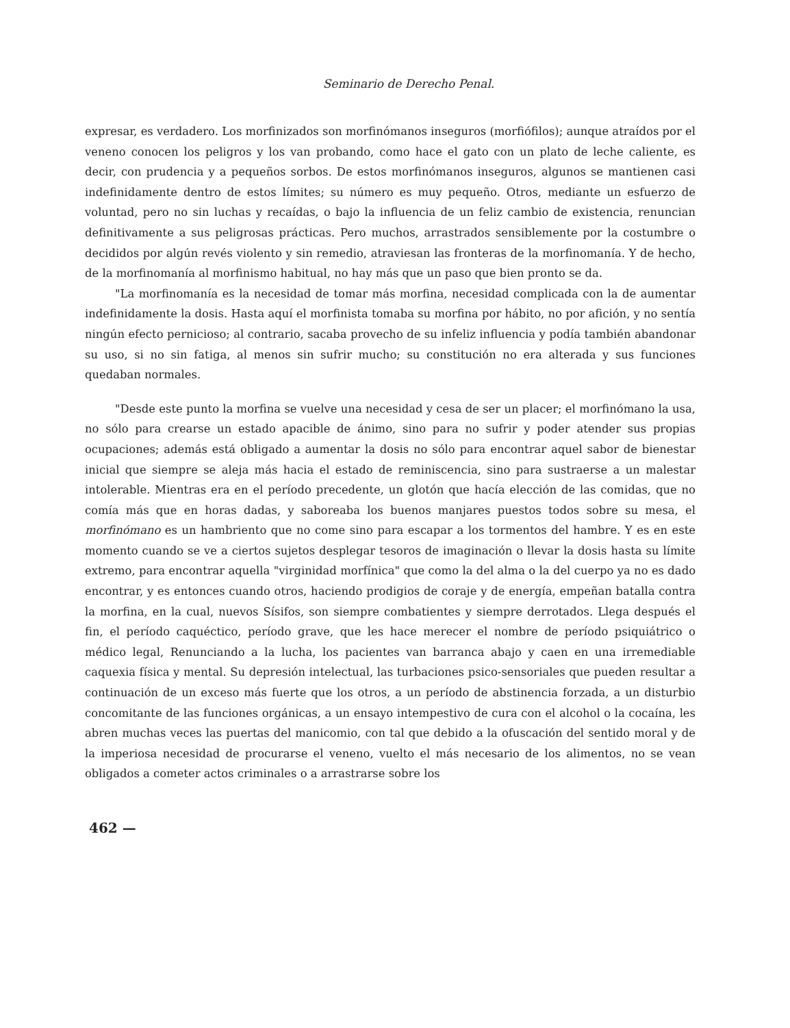Seminario de Derecho Penal.
expresar, es verdadero. Los morfinizados son morfinómanos inseguros (morfiófilos); aunque atraídos por el veneno conocen los peligros y los van probando, como hace el gato con un plato de leche caliente, es decir, con prudencia y a pequeños sorbos. De estos morfinómanos inseguros, algunos se mantienen casi indefinidamente dentro de estos límites; su número es muy pequeño. Otros, mediante un esfuerzo de voluntad, pero no sin luchas y recaídas, o bajo la influencia de un feliz cambio de existencia, renuncian definitivamente a sus peligrosas prácticas. Pero muchos, arrastrados sensiblemente por la costumbre o decididos por algún revés violento y sin remedio, atraviesan las fronteras de la morfinomanía. Y de hecho, de la morfinomanía al morfinismo habitual, no hay más que un paso que bien pronto se da.
"La morfinomanía es la necesidad de tomar más morfina, necesidad complicada con la de aumentar indefinidamente la dosis. Hasta aquí el morfinista tomaba su morfina por hábito, no por afición, y no sentía ningún efecto pernicioso; al contrario, sacaba provecho de su infeliz influencia y podía también abandonar su uso, si no sin fatiga, al menos sin sufrir mucho; su constitución no era alterada y sus funciones quedaban normales.
"Desde este punto la morfina se vuelve una necesidad y cesa de ser un placer; el morfinómano la usa, no sólo para crearse un estado apacible de ánimo, sino para no sufrir y poder atender sus propias ocupaciones; además está obligado a aumentar la dosis no sólo para encontrar aquel sabor de bienestar inicial que siempre se aleja más hacia el estado de reminiscencia, sino para sustraerse a un malestar intolerable. Mientras era en el período precedente, un glotón que hacía elección de las comidas, que no comía más que en horas dadas, y saboreaba los buenos manjares puestos todos sobre su mesa, el morfinómano es un hambriento que no come sino para escapar a los tormentos del hambre. Y es en este momento cuando se ve a ciertos sujetos desplegar tesoros de imaginación o llevar la dosis hasta su límite extremo, para encontrar aquella "virginidad morfínica" que como la del alma o la del cuerpo ya no es dado encontrar, y es entonces cuando otros, haciendo prodigios de coraje y de energía, empeñan batalla contra la morfina, en la cual, nuevos Sísifos, son siempre combatientes y siempre derrotados. Llega después el fin, el período caquéctico, período grave, que les hace merecer el nombre de período psiquiátrico o médico legal, Renunciando a la lucha, los pacientes van barranca abajo y caen en una irremediable caquexia física y mental. Su depresión intelectual, las turbaciones psico-sensoriales que pueden resultar a continuación de un exceso más fuerte que los otros, a un período de abstinencia forzada, a un disturbio concomitante de las funciones orgánicas, a un ensayo intempestivo de cura con el alcohol o la cocaína, les abren muchas veces las puertas del manicomio, con tal que debido a la ofuscación del sentido moral y de la imperiosa necesidad de procurarse el veneno, vuelto el más necesario de los alimentos, no se vean obligados a cometer actos criminales o a arrastrarse sobre los
462 —